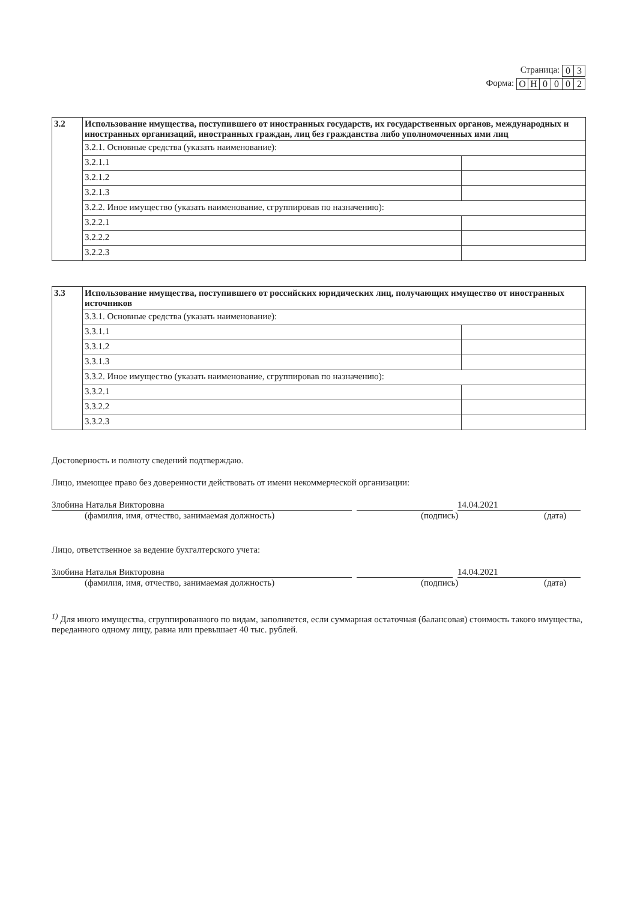Страница:
| 0 | 3 |
Форма:
| О | Н | 0 | 0 | 0 | 2 |
| 3.2 | Использование имущества, поступившего от иностранных государств, их государственных органов, международных и иностранных организаций, иностранных граждан, лиц без гражданства либо уполномоченных ими лиц | |
| | 3.2.1. Основные средства (указать наименование): | |
| | 3.2.1.1 | |
| | 3.2.1.2 | |
| | 3.2.1.3 | |
| | 3.2.2. Иное имущество (указать наименование, сгруппировав по назначению): | |
| | 3.2.2.1 | |
| | 3.2.2.2 | |
| | 3.2.2.3 | |
| 3.3 | Использование имущества, поступившего от российских юридических лиц, получающих имущество от иностранных источников | |
| | 3.3.1. Основные средства (указать наименование): | |
| | 3.3.1.1 | |
| | 3.3.1.2 | |
| | 3.3.1.3 | |
| | 3.3.2. Иное имущество (указать наименование, сгруппировав по назначению): | |
| | 3.3.2.1 | |
| | 3.3.2.2 | |
| | 3.3.2.3 | |
Достоверность и полноту сведений подтверждаю.
Лицо, имеющее право без доверенности действовать от имени некоммерческой организации:
Злобина Наталья Викторовна 14.04.2021
(фамилия, имя, отчество, занимаемая должность) (подпись) (дата)
Лицо, ответственное за ведение бухгалтерского учета:
Злобина Наталья Викторовна 14.04.2021
(фамилия, имя, отчество, занимаемая должность) (подпись) (дата)
<sup>1)</sup> Для иного имущества, сгруппированного по видам, заполняется, если суммарная остаточная (балансовая) стоимость такого имущества, переданного одному лицу, равна или превышает 40 тыс. рублей.